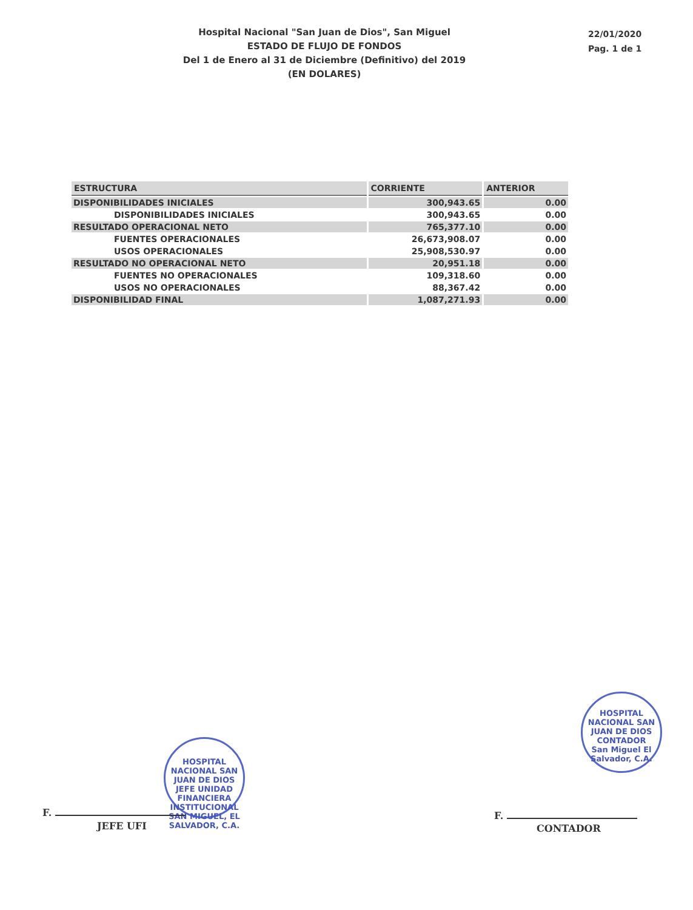Hospital Nacional "San Juan de Dios", San Miguel
ESTADO DE FLUJO DE FONDOS
Del 1 de Enero al 31 de Diciembre (Definitivo) del 2019
(EN DOLARES)
22/01/2020
Pag. 1 de 1
| ESTRUCTURA | CORRIENTE | ANTERIOR |
| --- | --- | --- |
| DISPONIBILIDADES INICIALES | 300,943.65 | 0.00 |
| DISPONIBILIDADES INICIALES | 300,943.65 | 0.00 |
| RESULTADO OPERACIONAL NETO | 765,377.10 | 0.00 |
| FUENTES OPERACIONALES | 26,673,908.07 | 0.00 |
| USOS OPERACIONALES | 25,908,530.97 | 0.00 |
| RESULTADO NO OPERACIONAL NETO | 20,951.18 | 0.00 |
| FUENTES NO OPERACIONALES | 109,318.60 | 0.00 |
| USOS NO OPERACIONALES | 88,367.42 | 0.00 |
| DISPONIBILIDAD FINAL | 1,087,271.93 | 0.00 |
HOSPITAL NACIONAL SAN JUAN DE DIOS
JEFE UNIDAD FINANCIERA INSTITUCIONAL
SAN MIGUEL, EL SALVADOR, C.A.
HOSPITAL NACIONAL SAN JUAN DE DIOS
CONTADOR
San Miguel El Salvador, C.A.
F.
JEFE UFI
F.
CONTADOR